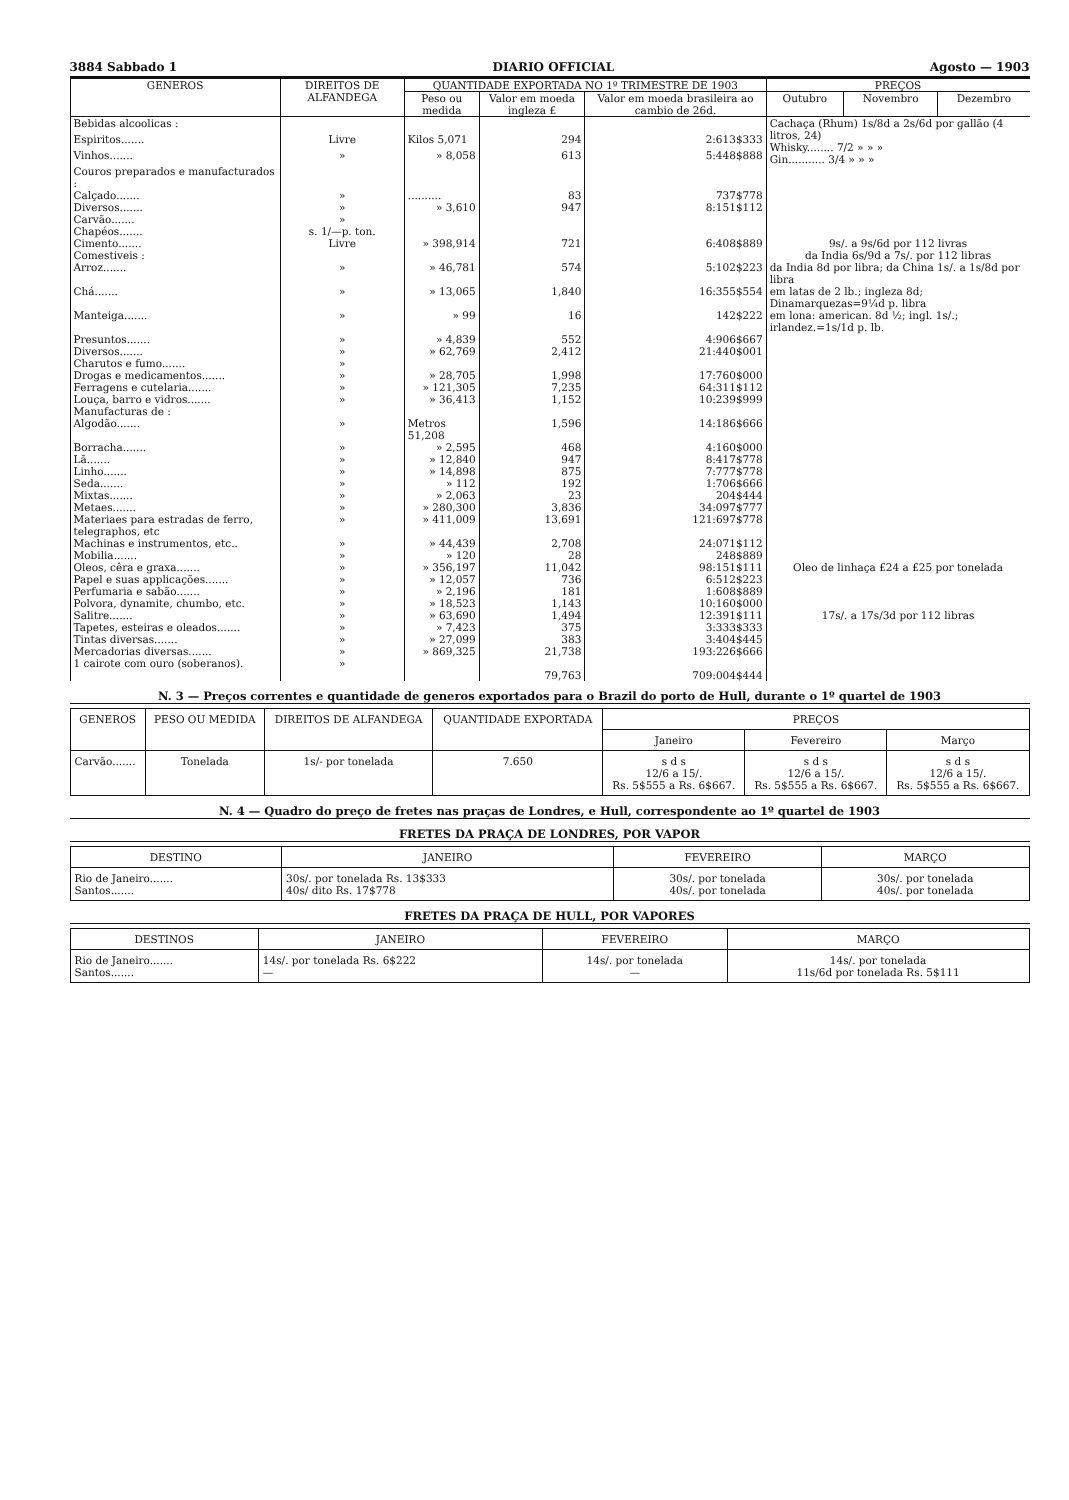3884 Sabbado 1 DIARIO OFFICIAL Agosto — 1903
| GENEROS | DIREITOS DE ALFANDEGA | QUANTIDADE EXPORTADA NO 1º TRIMESTRE DE 1903 | | | PREÇOS | | |
| --- | --- | --- | --- | --- | --- | --- | --- |
| | | Peso ou medida | Valor em moeda ingleza £ | Valor em moeda brasileira ao cambio de 26d. | Outubro | Novembro | Dezembro |
| Bebidas alcoolicas : | | | | | Cachaça (Rhum) 1s/8d a 2s/6d por gallão (4 litros, 24) Whisky........ 7/2 » » » Gin........... 3/4 » » » | | |
| Espiritos....... | Livre | Kilos 5,071 | 294 | 2:613$333 | | | |
| Vinhos....... | » | » 8,058 | 613 | 5:448$888 | | | |
| Couros preparados e manufacturados : | | | | | | | |
| Calçado....... | » | .......... | 83 | 737$778 | | | |
| Diversos....... | » | » 3,610 | 947 | 8:151$112 | | | |
| Carvão....... | » | | | | | | |
| Chapéos....... | s. 1/—p. ton. | | | | | | |
| Cimento....... | Livre | » 398,914 | 721 | 6:408$889 | 9s/. a 9s/6d por 112 livras | | |
| Comestiveis : | | | | | da India 6s/9d a 7s/. por 112 libras | | |
| Arroz....... | » | » 46,781 | 574 | 5:102$223 | da India 8d por libra; da China 1s/. a 1s/8d por libra | | |
| Chá....... | » | » 13,065 | 1,840 | 16:355$554 | em latas de 2 lb.; ingleza 8d; Dinamarquezas=9¼d p. libra | | |
| Manteiga....... | » | » 99 | 16 | 142$222 | em lona: american. 8d ½; ingl. 1s/.; irlandez.=1s/1d p. lb. | | |
| Presuntos....... | » | » 4,839 | 552 | 4:906$667 | | | |
| Diversos....... | » | » 62,769 | 2,412 | 21:440$001 | | | |
| Charutos e fumo....... | » | | | | | | |
| Drogas e medicamentos....... | » | » 28,705 | 1,998 | 17:760$000 | | | |
| Ferragens e cutelaria....... | » | » 121,305 | 7,235 | 64:311$112 | | | |
| Louça, barro e vidros....... | » | » 36,413 | 1,152 | 10:239$999 | | | |
| Manufacturas de : | | | | | | | |
| Algodão....... | » | Metros 51,208 | 1,596 | 14:186$666 | | | |
| Borracha....... | » | » 2,595 | 468 | 4:160$000 | | | |
| Lã....... | » | » 12,840 | 947 | 8:417$778 | | | |
| Linho....... | » | » 14,898 | 875 | 7:777$778 | | | |
| Seda....... | » | » 112 | 192 | 1:706$666 | | | |
| Mixtas....... | » | » 2,063 | 23 | 204$444 | | | |
| Metaes....... | » | » 280,300 | 3,836 | 34:097$777 | | | |
| Materiaes para estradas de ferro, telegraphos, etc | » | » 411,009 | 13,691 | 121:697$778 | | | |
| Machinas e instrumentos, etc.. | » | » 44,439 | 2,708 | 24:071$112 | | | |
| Mobilia....... | » | » 120 | 28 | 248$889 | | | |
| Oleos, cêra e graxa....... | » | » 356,197 | 11,042 | 98:151$111 | Oleo de linhaça £24 a £25 por tonelada | | |
| Papel e suas applicações....... | » | » 12,057 | 736 | 6:512$223 | | | |
| Perfumaria e sabão....... | » | » 2,196 | 181 | 1:608$889 | | | |
| Polvora, dynamite, chumbo, etc. | » | » 18,523 | 1,143 | 10:160$000 | | | |
| Salitre....... | » | » 63,690 | 1,494 | 12:391$111 | 17s/. a 17s/3d por 112 libras | | |
| Tapetes, esteiras e oleados....... | » | » 7,423 | 375 | 3:333$333 | | | |
| Tintas diversas....... | » | » 27,099 | 383 | 3:404$445 | | | |
| Mercadorias diversas....... | » | » 869,325 | 21,738 | 193:226$666 | | | |
| 1 cairote com ouro (soberanos). | » | | | | | | |
| | | | 79,763 | 709:004$444 | | | |
N. 3 — Preços correntes e quantidade de generos exportados para o Brazil do porto de Hull, durante o 1º quartel de 1903
| GENEROS | PESO OU MEDIDA | DIREITOS DE ALFANDEGA | QUANTIDADE EXPORTADA | PREÇOS | | |
| --- | --- | --- | --- | --- | --- | --- |
| | | | | Janeiro | Fevereiro | Março |
| Carvão....... | Tonelada | 1s/- por tonelada | 7.650 | s d s 12/6 a 15/. Rs. 5$555 a Rs. 6$667. | s d s 12/6 a 15/. Rs. 5$555 a Rs. 6$667. | s d s 12/6 a 15/. Rs. 5$555 a Rs. 6$667. |
N. 4 — Quadro do preço de fretes nas praças de Londres, e Hull, correspondente ao 1º quartel de 1903
FRETES DA PRAÇA DE LONDRES, POR VAPOR
| DESTINO | JANEIRO | FEVEREIRO | MARÇO |
| --- | --- | --- | --- |
| Rio de Janeiro....... Santos....... | 30s/. por tonelada Rs. 13$333 40s/ dito Rs. 17$778 | 30s/. por tonelada 40s/. por tonelada | 30s/. por tonelada 40s/. por tonelada |
FRETES DA PRAÇA DE HULL, POR VAPORES
| DESTINOS | JANEIRO | FEVEREIRO | MARÇO |
| --- | --- | --- | --- |
| Rio de Janeiro....... Santos....... | 14s/. por tonelada Rs. 6$222 — | 14s/. por tonelada — | 14s/. por tonelada 11s/6d por tonelada Rs. 5$111 |